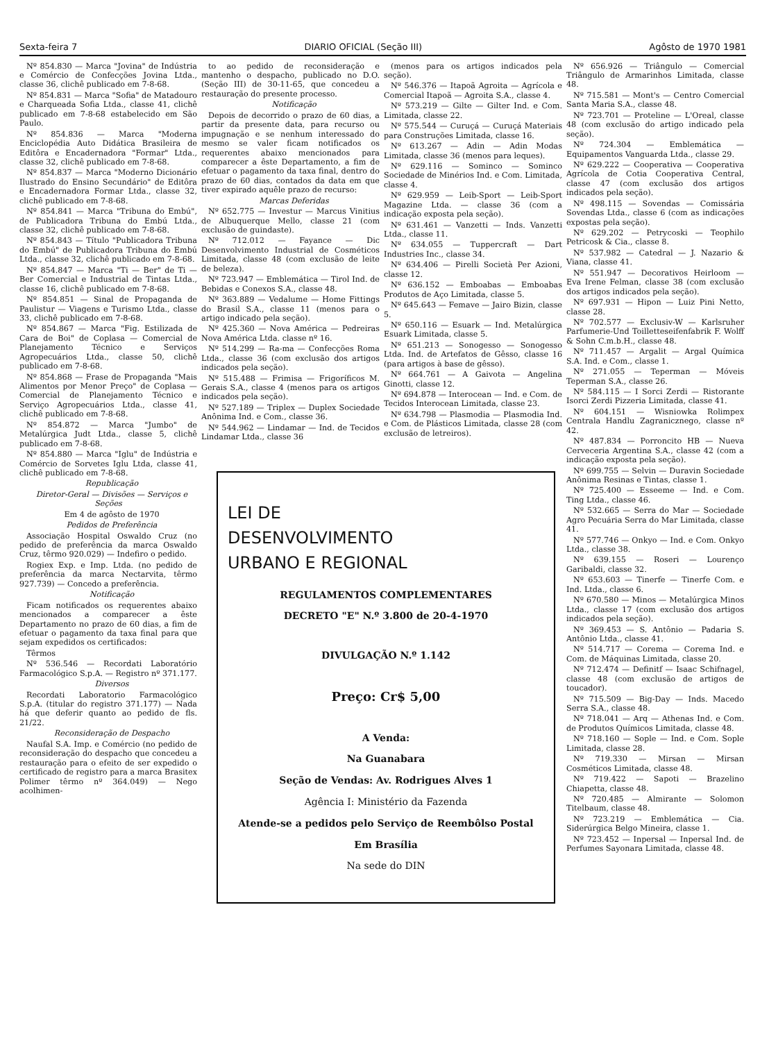Sexta-feira 7 DIARIO OFICIAL (Seção III) Agôsto de 1970 1981
Nº 854.830 — Marca "Jovina" de Indústria e Comércio de Confecções Jovina Ltda., classe 36, clichê publicado em 7-8-68.
Nº 854.831 — Marca "Sofia" de Matadouro e Charqueada Sofia Ltda., classe 41, clichê publicado em 7-8-68 estabelecido em São Paulo.
Nº 854.836 — Marca "Moderna Enciclopédia Auto Didática Brasileira de Editôra e Encadernadora "Formar" Ltda., classe 32, clichê publicado em 7-8-68.
Nº 854.837 — Marca "Moderno Dicionário Ilustrado do Ensino Secundário" de Editôra e Encadernadora Formar Ltda., classe 32, clichê publicado em 7-8-68.
Nº 854.841 — Marca "Tribuna do Embú", de Publicadora Tribuna do Embú Ltda., classe 32, clichê publicado em 7-8-68.
Nº 854.843 — Título "Publicadora Tribuna do Embú" de Publicadora Tribuna do Embú Ltda., classe 32, clichê publicado em 7-8-68.
Nº 854.847 — Marca "Ti — Ber" de Ti — Ber Comercial e Industrial de Tintas Ltda., classe 16, clichê publicado em 7-8-68.
Nº 854.851 — Sinal de Propaganda de Paulistur — Viagens e Turismo Ltda., classe 33, clichê publicado em 7-8-68.
Nº 854.867 — Marca "Fig. Estilizada de Cara de Boi" de Coplasa — Comercial de Planejamento Técnico e Serviços Agropecuários Ltda., classe 50, clichê publicado em 7-8-68.
Nº 854.868 — Frase de Propaganda "Mais Alimentos por Menor Preço" de Coplasa — Comercial de Planejamento Técnico e Serviço Agropecuários Ltda., classe 41, clichê publicado em 7-8-68.
Nº 854.872 — Marca "Jumbo" de Metalúrgica Judt Ltda., classe 5, clichê publicado em 7-8-68.
Nº 854.880 — Marca "Iglu" de Indústria e Comércio de Sorvetes Iglu Ltda, classe 41, clichê publicado em 7-8-68.
Republicação
Diretor-Geral — Divisões — Serviços e Seções
Em 4 de agôsto de 1970
Pedidos de Preferência
Associação Hospital Oswaldo Cruz (no pedido de preferência da marca Oswaldo Cruz, têrmo 920.029) — Indefiro o pedido.
Rogiex Exp. e Imp. Ltda. (no pedido de preferência da marca Nectarvita, têrmo 927.739) — Concedo a preferência.
Notificação
Ficam notificados os requerentes abaixo mencionados a comparecer a êste Departamento no prazo de 60 dias, a fim de efetuar o pagamento da taxa final para que sejam expedidos os certificados:
Têrmos
Nº 536.546 — Recordati Laboratório Farmacológico S.p.A. — Registro nº 371.177.
Diversos
Recordati Laboratorio Farmacológico S.p.A. (titular do registro 371.177) — Nada há que deferir quanto ao pedido de fls. 21/22.
Reconsideração de Despacho
Naufal S.A. Imp. e Comércio (no pedido de reconsideração do despacho que concedeu a restauração para o efeito de ser expedido o certificado de registro para a marca Brasitex Polimer têrmo nº 364.049) — Nego acolhimen-
to ao pedido de reconsideração e mantenho o despacho, publicado no D.O. (Seção III) de 30-11-65, que concedeu a restauração do presente processo.
Notificação
Depois de decorrido o prazo de 60 dias, a partir da presente data, para recurso ou impugnação e se nenhum interessado do mesmo se valer ficam notificados os requerentes abaixo mencionados para comparecer a êste Departamento, a fim de efetuar o pagamento da taxa final, dentro do prazo de 60 dias, contados da data em que tiver expirado aquêle prazo de recurso:
Marcas Deferidas
Nº 652.775 — Investur — Marcus Vinitius de Albuquerque Mello, classe 21 (com exclusão de guindaste).
Nº 712.012 — Fayance — Dic Desenvolvimento Industrial de Cosméticos Limitada, classe 48 (com exclusão de leite de beleza).
Nº 723.947 — Emblemática — Tirol Ind. de Bebidas e Conexos S.A., classe 48.
Nº 363.889 — Vedalume — Home Fittings do Brasil S.A., classe 11 (menos para o artigo indicado pela seção).
Nº 425.360 — Nova América — Pedreiras Nova América Ltda. classe nº 16.
Nº 514.299 — Ra-ma — Confecções Roma Ltda., classe 36 (com exclusão dos artigos indicados pela seção).
Nº 515.488 — Frimisa — Frigoríficos M. Gerais S.A., classe 4 (menos para os artigos indicados pela seção).
Nº 527.189 — Triplex — Duplex Sociedade Anônima Ind. e Com., classe 36.
Nº 544.962 — Lindamar — Ind. de Tecidos Lindamar Ltda., classe 36
(menos para os artigos indicados pela seção).
Nº 546.376 — Itapoã Agroita — Agrícola e Comercial Itapoã — Agroita S.A., classe 4.
Nº 573.219 — Gilte — Gilter Ind. e Com. Limitada, classe 22.
Nº 575.544 — Curuçá — Curuçá Materiais para Construções Limitada, classe 16.
Nº 613.267 — Adin — Adin Modas Limitada, classe 36 (menos para leques).
Nº 629.116 — Sominco — Sominco Sociedade de Minérios Ind. e Com. Limitada, classe 4.
Nº 629.959 — Leib-Sport — Leib-Sport Magazine Ltda. — classe 36 (com a indicação exposta pela seção).
Nº 631.461 — Vanzetti — Inds. Vanzetti Ltda., classe 11.
Nº 634.055 — Tuppercraft — Dart Industries Inc., classe 34.
Nº 634.406 — Pirelli Società Per Azioni, classe 12.
Nº 636.152 — Emboabas — Emboabas Produtos de Aço Limitada, classe 5.
Nº 645.643 — Femave — Jairo Bizin, classe 5.
Nº 650.116 — Esuark — Ind. Metalúrgica Esuark Limitada, classe 5.
Nº 651.213 — Sonogesso — Sonogesso Ltda. Ind. de Artefatos de Gêsso, classe 16 (para artigos à base de gêsso).
Nº 664.761 — A Gaivota — Angelina Ginotti, classe 12.
Nº 694.878 — Interocean — Ind. e Com. de Tecidos Interocean Limitada, classe 23.
Nº 634.798 — Plasmodia — Plasmodia Ind. e Com. de Plásticos Limitada, classe 28 (com exclusão de letreiros).
LEI DE
DESENVOLVIMENTO
URBANO E REGIONAL
REGULAMENTOS COMPLEMENTARES
DECRETO "E" N.º 3.800 de 20-4-1970
DIVULGAÇÃO N.º 1.142
Preço: Cr$ 5,00
A Venda:
Na Guanabara
Seção de Vendas: Av. Rodrigues Alves 1
Agência I: Ministério da Fazenda
Atende-se a pedidos pelo Serviço de Reembôlso Postal
Em Brasília
Na sede do DIN
Nº 656.926 — Triângulo — Comercial Triângulo de Armarinhos Limitada, classe 48.
Nº 715.581 — Mont's — Centro Comercial Santa Maria S.A., classe 48.
Nº 723.701 — Proteline — L'Oreal, classe 48 (com exclusão do artigo indicado pela seção).
Nº 724.304 — Emblemática — Equipamentos Vanguarda Ltda., classe 29.
Nº 629.222 — Cooperativa — Cooperativa Agrícola de Cotia Cooperativa Central, classe 47 (com exclusão dos artigos indicados pela seção).
Nº 498.115 — Sovendas — Comissária Sovendas Ltda., classe 6 (com as indicações expostas pela seção).
Nº 629.202 — Petrycoski — Teophilo Petricosk & Cia., classe 8.
Nº 537.982 — Catedral — J. Nazario & Viana, classe 41.
Nº 551.947 — Decorativos Heirloom — Eva Irene Felman, classe 38 (com exclusão dos artigos indicados pela seção).
Nº 697.931 — Hipon — Luiz Pini Netto, classe 28.
Nº 702.577 — Exclusiv-W — Karlsruher Parfumerie-Und Toilletteseifenfabrik F. Wolff & Sohn C.m.b.H., classe 48.
Nº 711.457 — Argalit — Argal Química S.A. Ind. e Com., classe 1.
Nº 271.055 — Teperman — Móveis Teperman S.A., classe 26.
Nº 584.115 — I Sorci Zerdi — Ristorante Isorci Zerdi Pizzeria Limitada, classe 41.
Nº 604.151 — Wisniowka Rolimpex Centrala Handlu Zagranicznego, classe nº 42.
Nº 487.834 — Porroncito HB — Nueva Cerveceria Argentina S.A., classe 42 (com a indicação exposta pela seção).
Nº 699.755 — Selvin — Duravin Sociedade Anônima Resinas e Tintas, classe 1.
Nº 725.400 — Esseeme — Ind. e Com. Ting Ltda., classe 46.
Nº 532.665 — Serra do Mar — Sociedade Agro Pecuária Serra do Mar Limitada, classe 41.
Nº 577.746 — Onkyo — Ind. e Com. Onkyo Ltda., classe 38.
Nº 639.155 — Roseri — Lourenço Garibaldi, classe 32.
Nº 653.603 — Tinerfe — Tinerfe Com. e Ind. Ltda., classe 6.
Nº 670.580 — Minos — Metalúrgica Minos Ltda., classe 17 (com exclusão dos artigos indicados pela seção).
Nº 369.453 — S. Antônio — Padaria S. Antônio Ltda., classe 41.
Nº 514.717 — Corema — Corema Ind. e Com. de Máquinas Limitada, classe 20.
Nº 712.474 — Definitf — Isaac Schifnagel, classe 48 (com exclusão de artigos de toucador).
Nº 715.509 — Big-Day — Inds. Macedo Serra S.A., classe 48.
Nº 718.041 — Arq — Athenas Ind. e Com. de Produtos Químicos Limitada, classe 48.
Nº 718.160 — Sople — Ind. e Com. Sople Limitada, classe 28.
Nº 719.330 — Mirsan — Mirsan Cosméticos Limitada, classe 48.
Nº 719.422 — Sapoti — Brazelino Chiapetta, classe 48.
Nº 720.485 — Almirante — Solomon Titelbaum, classe 48.
Nº 723.219 — Emblemática — Cia. Siderúrgica Belgo Mineira, classe 1.
Nº 723.452 — Inpersal — Inpersal Ind. de Perfumes Sayonara Limitada, classe 48.